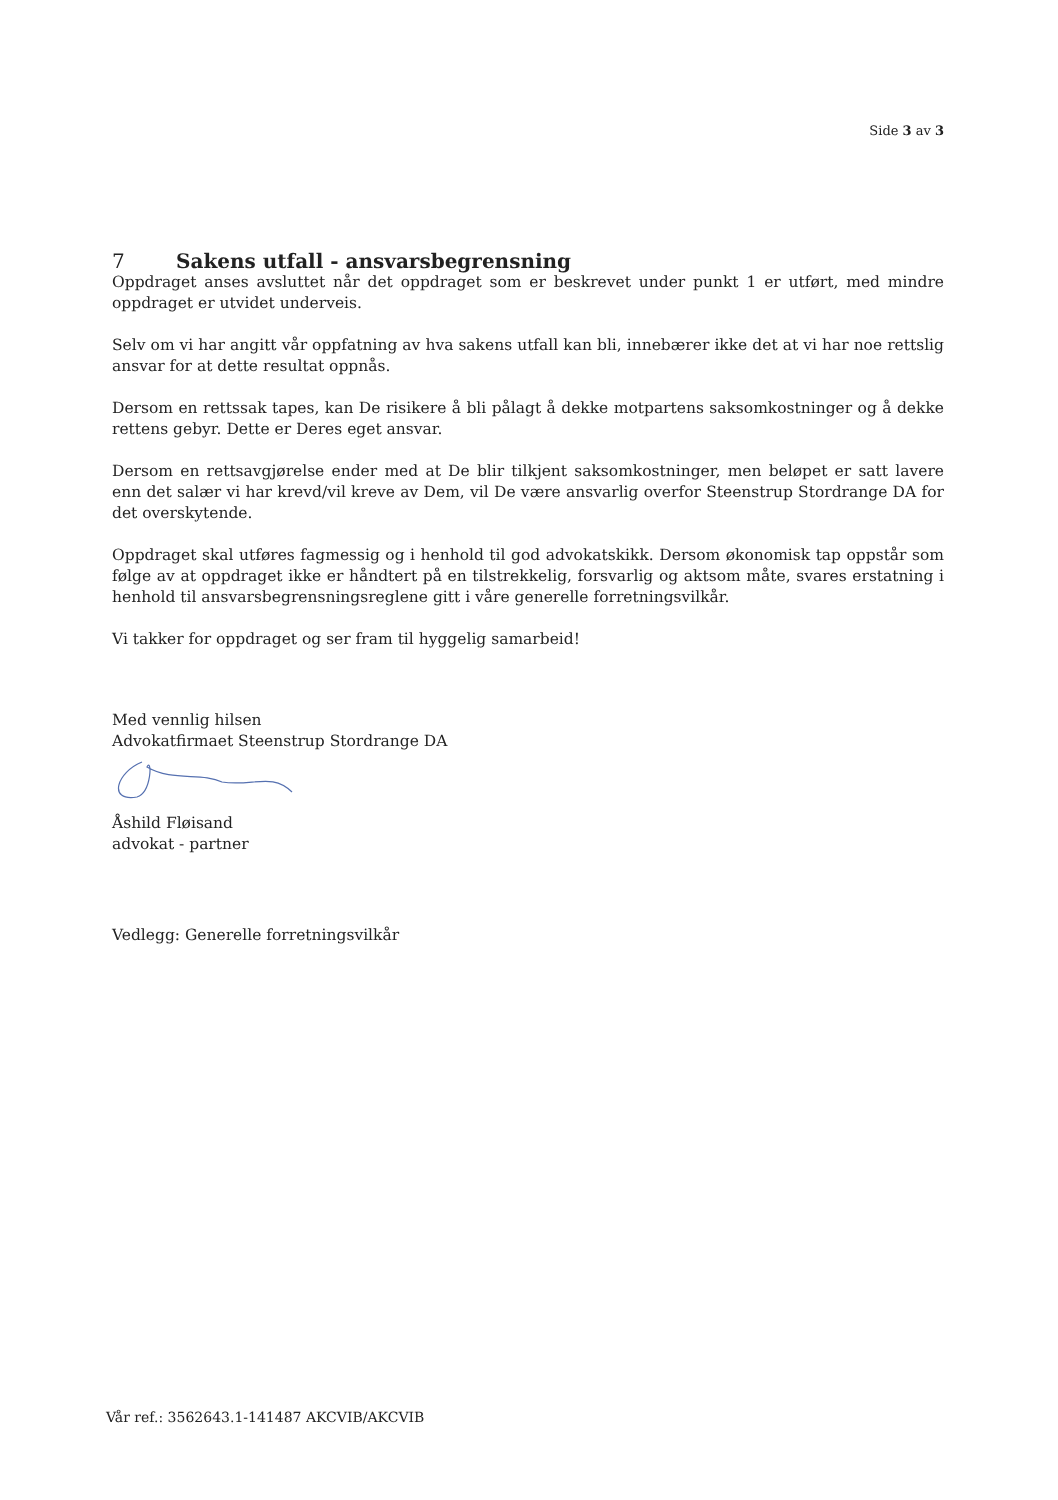Side 3 av 3
7 Sakens utfall - ansvarsbegrensning
Oppdraget anses avsluttet når det oppdraget som er beskrevet under punkt 1 er utført, med mindre oppdraget er utvidet underveis.
Selv om vi har angitt vår oppfatning av hva sakens utfall kan bli, innebærer ikke det at vi har noe rettslig ansvar for at dette resultat oppnås.
Dersom en rettssak tapes, kan De risikere å bli pålagt å dekke motpartens saksomkostninger og å dekke rettens gebyr. Dette er Deres eget ansvar.
Dersom en rettsavgjørelse ender med at De blir tilkjent saksomkostninger, men beløpet er satt lavere enn det salær vi har krevd/vil kreve av Dem, vil De være ansvarlig overfor Steenstrup Stordrange DA for det overskytende.
Oppdraget skal utføres fagmessig og i henhold til god advokatskikk. Dersom økonomisk tap oppstår som følge av at oppdraget ikke er håndtert på en tilstrekkelig, forsvarlig og aktsom måte, svares erstatning i henhold til ansvarsbegrensningsreglene gitt i våre generelle forretningsvilkår.
Vi takker for oppdraget og ser fram til hyggelig samarbeid!
Med vennlig hilsen
Advokatfirmaet Steenstrup Stordrange DA
Åshild Fløisand
advokat - partner
Vedlegg: Generelle forretningsvilkår
Vår ref.: 3562643.1-141487 AKCVIB/AKCVIB